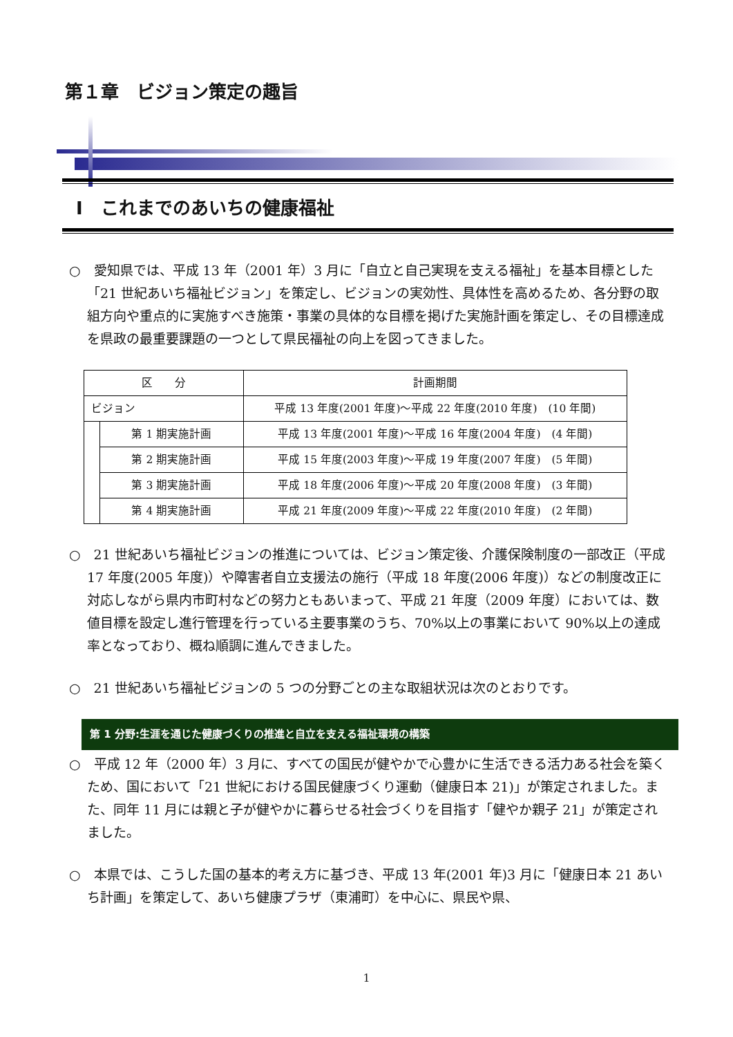第１章　ビジョン策定の趣旨
Ⅰ　これまでのあいちの健康福祉
○　愛知県では、平成 13 年（2001 年）3 月に「自立と自己実現を支える福祉」を基本目標とした「21 世紀あいち福祉ビジョン」を策定し、ビジョンの実効性、具体性を高めるため、各分野の取組方向や重点的に実施すべき施策・事業の具体的な目標を掲げた実施計画を策定し、その目標達成を県政の最重要課題の一つとして県民福祉の向上を図ってきました。
| 区 分 | | 計画期間 |
| ビジョン | | 平成 13 年度(2001 年度)～平成 22 年度(2010 年度) (10 年間) |
| | 第 1 期実施計画 | 平成 13 年度(2001 年度)～平成 16 年度(2004 年度) (4 年間) |
| | 第 2 期実施計画 | 平成 15 年度(2003 年度)～平成 19 年度(2007 年度) (5 年間) |
| | 第 3 期実施計画 | 平成 18 年度(2006 年度)～平成 20 年度(2008 年度) (3 年間) |
| | 第 4 期実施計画 | 平成 21 年度(2009 年度)～平成 22 年度(2010 年度) (2 年間) |
○　21 世紀あいち福祉ビジョンの推進については、ビジョン策定後、介護保険制度の一部改正（平成 17 年度(2005 年度)）や障害者自立支援法の施行（平成 18 年度(2006 年度)）などの制度改正に対応しながら県内市町村などの努力ともあいまって、平成 21 年度（2009 年度）においては、数値目標を設定し進行管理を行っている主要事業のうち、70%以上の事業において 90%以上の達成率となっており、概ね順調に進んできました。
○　21 世紀あいち福祉ビジョンの 5 つの分野ごとの主な取組状況は次のとおりです。
第 1 分野:生涯を通じた健康づくりの推進と自立を支える福祉環境の構築
○　平成 12 年（2000 年）3 月に、すべての国民が健やかで心豊かに生活できる活力ある社会を築くため、国において「21 世紀における国民健康づくり運動（健康日本 21)」が策定されました。また、同年 11 月には親と子が健やかに暮らせる社会づくりを目指す「健やか親子 21」が策定されました。
○　本県では、こうした国の基本的考え方に基づき、平成 13 年(2001 年)3 月に「健康日本 21 あいち計画」を策定して、あいち健康プラザ（東浦町）を中心に、県民や県、
1